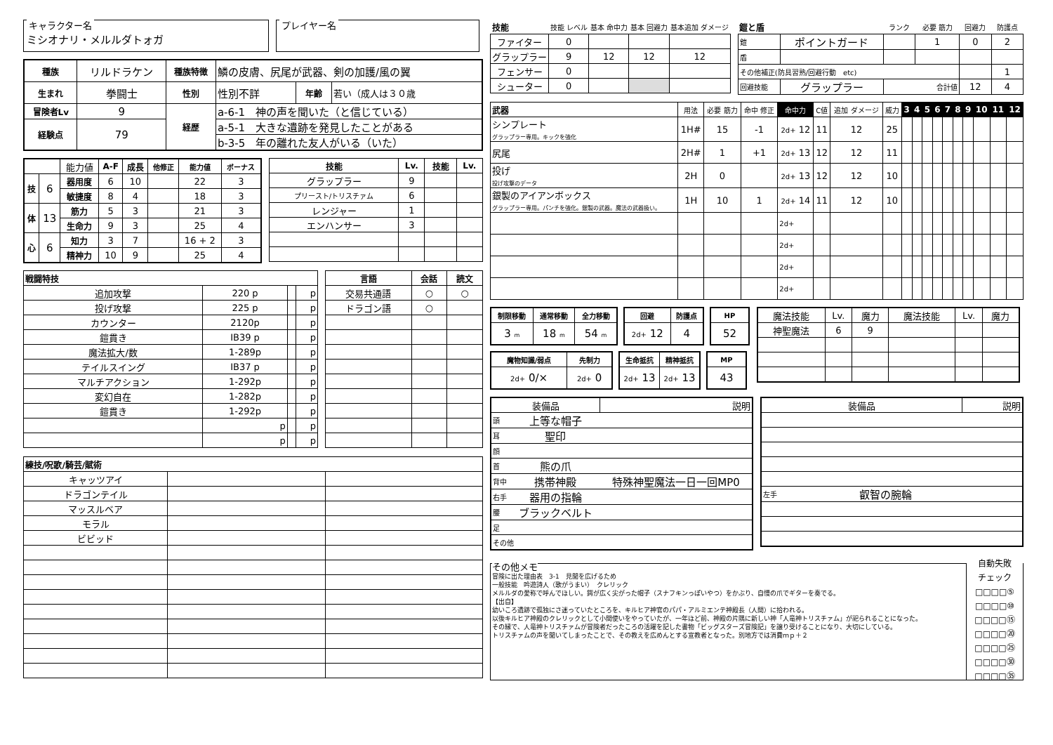キャラクター名
ミシオナリ・メルルダトォガ
プレイヤー名
| 種族 | リルドラケン | 種族特徴 | 鱗の皮膚、尻尾が武器、剣の加護/風の翼 | | |
| 生まれ | 拳闘士 | 性別 | 性別不詳 | 年齢 | 若い（成人は３０歳 |
| 冒険者Lv | 9 | 経歴 | a-6-1 神の声を聞いた（と信じている） | | |
| 経験点 | 79 | | a-5-1 大きな遺跡を発見したことがある | | |
| | | | b-3-5 年の離れた友人がいる（いた） | | |
| | | 能力値 | A-F | 成長 | 他修正 | 能力値 | ボーナス |
| 技 | 6 | 器用度 | 6 | 10 | | 22 | 3 |
| | | 敏捷度 | 8 | 4 | | 18 | 3 |
| 体 | 13 | 筋力 | 5 | 3 | | 21 | 3 |
| | | 生命力 | 9 | 3 | | 25 | 4 |
| 心 | 6 | 知力 | 3 | 7 | | 16 + 2 | 3 |
| | | 精神力 | 10 | 9 | | 25 | 4 |
| 技能 | Lv. | 技能 | Lv. |
| --- | --- | --- | --- |
| グラップラー | 9 | | |
| プリースト/トリスチァム | 6 | | |
| レンジャー | 1 | | |
| エンハンサー | 3 | | |
| 戦闘特技 | | | |
| --- | --- | --- | --- |
| 追加攻撃 | 220 p | | p |
| 投げ攻撃 | 225 p | | p |
| カウンター | 2120p | | p |
| 鎧貫き | IB39 p | | p |
| 魔法拡大/数 | 1-289p | | p |
| テイルスイング | IB37 p | | p |
| マルチアクション | 1-292p | | p |
| 変幻自在 | 1-282p | | p |
| 鎧貫き | 1-292p | | p |
| | p | | p |
| | p | | p |
| 言語 | 会話 | 読文 |
| --- | --- | --- |
| 交易共通語 | ○ | ○ |
| ドラゴン語 | ○ | |
| 練技/呪歌/騎芸/賦術 | | |
| --- | --- | --- |
| キャッツアイ | | |
| ドラゴンテイル | | |
| マッスルベア | | |
| モラル | | |
| ビビッド | | |
| 技能 | 技能 レベル | 基本 命中力 | 基本 回避力 | 基本追加 ダメージ |
| ファイター | 0 | | | |
| グラップラー | 9 | 12 | 12 | 12 |
| フェンサー | 0 | | | |
| シューター | 0 | | | |
| 鎧と盾 | | ランク | 必要 筋力 | 回避力 | 防護点 |
| 鎧 | ポイントガード | | 1 | 0 | 2 |
| 盾 | | | | | |
| その他補正(防具習熟/回避行動 etc) | | | | | 1 |
| 回避技能 | グラップラー | 合計値 | | 12 | 4 |
| 武器 | 用法 | 必要 筋力 | 命中 修正 | 命中力 | C値 | 追加 ダメージ | 威力 | 3 | 4 | 5 | 6 | 7 | 8 | 9 | 10 | 11 | 12 |
| シンプレート グラップラー専用。キックを強化 | 1H# | 15 | -1 | 2d+ 12 | 11 | 12 | 25 | | | | | | | | | | |
| 尻尾 | 2H# | 1 | +1 | 2d+ 13 | 12 | 12 | 11 | | | | | | | | | | |
| 投げ 投げ攻撃のデータ | 2H | 0 | | 2d+ 13 | 12 | 12 | 10 | | | | | | | | | | |
| 銀製のアイアンボックス グラップラー専用。パンチを強化。銀製の武器。魔法の武器扱い。 | 1H | 10 | 1 | 2d+ 14 | 11 | 12 | 10 | | | | | | | | | | |
| | | | | 2d+ | | | | | | | | | | | | | |
| | | | | 2d+ | | | | | | | | | | | | | |
| | | | | 2d+ | | | | | | | | | | | | | |
| | | | | 2d+ | | | | | | | | | | | | | |
| 制限移動 | 通常移動 | 全力移動 |
| --- | --- | --- |
| 3 m | 18 m | 54 m |
| 回避 | 防護点 |
| --- | --- |
| 2d+ 12 | 4 |
| HP |
| --- |
| 52 |
| 魔物知識/弱点 | 先制力 |
| --- | --- |
| 2d+ 0/× | 2d+ 0 |
| 生命抵抗 | 精神抵抗 |
| --- | --- |
| 2d+ 13 | 2d+ 13 |
| MP |
| --- |
| 43 |
| 魔法技能 | Lv. | 魔力 | 魔法技能 | Lv. | 魔力 |
| 神聖魔法 | 6 | 9 | | | |
| 装備品 | | 説明 |
| 頭 | 上等な帽子 | |
| 耳 | 聖印 | |
| 顔 | | |
| 首 | 熊の爪 | |
| 背中 | 携帯神殿 | 特殊神聖魔法一日一回MP0 |
| 右手 | 器用の指輪 | |
| 腰 | ブラックベルト | |
| 足 | | |
| その他 | | |
| 装備品 | | 説明 |
| 左手 | 叡智の腕輪 | |
その他メモ
冒険に出た理由表　3-1　見聞を広げるため
一般技能　吟遊詩人（歌がうまい）　クレリック
メルルダの愛称で呼んでほしい。鍔が広く尖がった帽子（スナフキンっぽいやつ）をかぶり、自慢の爪でギターを奏でる。
【出自】
幼いころ遺跡で孤独にさ迷っていたところを、キルヒア神官のパパ・アルミエンテ神殿長（人間）に拾われる。
以後キルヒア神殿のクレリックとして小間使いをやっていたが、一年ほど前、神殿の片隅に新しい神「人竜神トリスチァム」が祀られることになった。
その縁で、人竜神トリスチァムが冒険者だったころの活躍を記した書物「ビッグスターズ冒険記」を譲り受けることになり、大切にしている。
トリスチァムの声を聞いてしまったことで、その教えを広めんとする宣教者となった。別地方では消費ｍｐ＋２
自動失敗
チェック
□□□□⑤
□□□□⑩
□□□□⑮
□□□□⑳
□□□□㉕
□□□□㉚
□□□□㉟